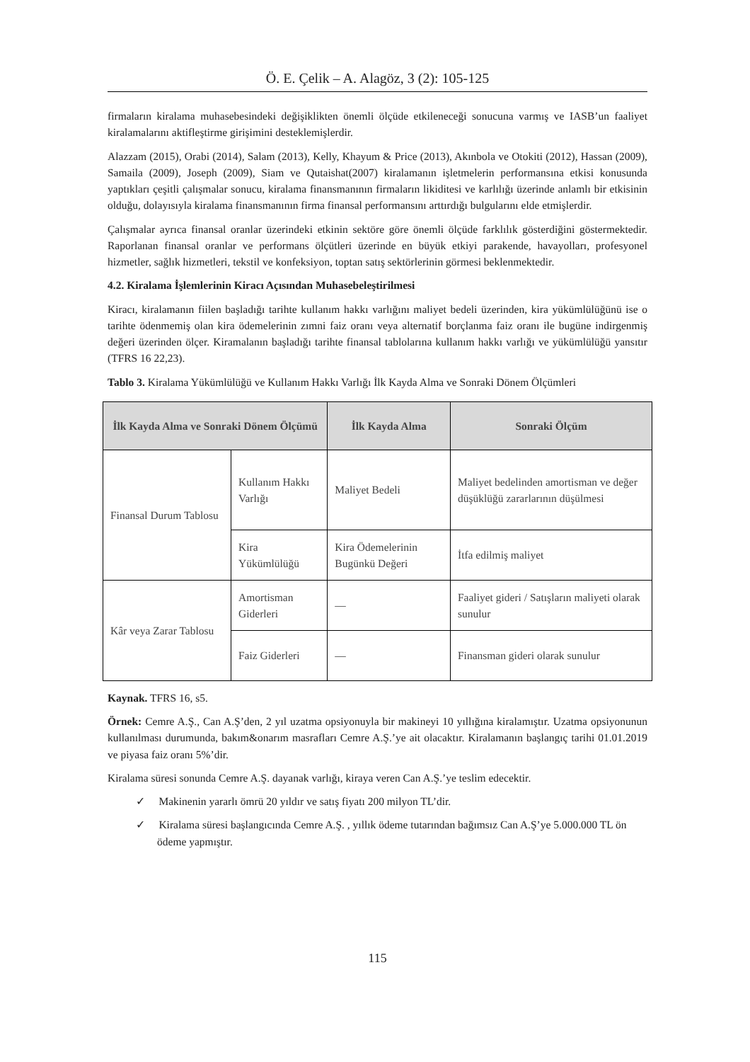Ö. E. Çelik – A. Alagöz, 3 (2): 105-125
firmaların kiralama muhasebesindeki değişiklikten önemli ölçüde etkileneceği sonucuna varmış ve IASB’un faaliyet kiralamalarını aktifleştirme girişimini desteklemişlerdir.
Alazzam (2015), Orabi (2014), Salam (2013), Kelly, Khayum & Price (2013), Akınbola ve Otokiti (2012), Hassan (2009), Samaila (2009), Joseph (2009), Siam ve Qutaishat(2007) kiralamanın işletmelerin performansına etkisi konusunda yaptıkları çeşitli çalışmalar sonucu, kiralama finansmanının firmaların likiditesi ve karlılığı üzerinde anlamlı bir etkisinin olduğu, dolayısıyla kiralama finansmanının firma finansal performansını arttırdığı bulgularını elde etmişlerdir.
Çalışmalar ayrıca finansal oranlar üzerindeki etkinin sektöre göre önemli ölçüde farklılık gösterdiğini göstermektedir. Raporlanan finansal oranlar ve performans ölçütleri üzerinde en büyük etkiyi parakende, havayolları, profesyonel hizmetler, sağlık hizmetleri, tekstil ve konfeksiyon, toptan satış sektörlerinin görmesi beklenmektedir.
4.2. Kiralama İşlemlerinin Kiracı Açısından Muhasebeleştirilmesi
Kiracı, kiralamanın fiilen başladığı tarihte kullanım hakkı varlığını maliyet bedeli üzerinden, kira yükümlülüğünü ise o tarihte ödenmemiş olan kira ödemelerinin zımni faiz oranı veya alternatif borçlanma faiz oranı ile bugüne indirgenmiş değeri üzerinden ölçer. Kiramalanın başladığı tarihte finansal tablolarına kullanım hakkı varlığı ve yükümlülüğü yansıtır (TFRS 16 22,23).
Tablo 3. Kiralama Yükümlülüğü ve Kullanım Hakkı Varlığı İlk Kayda Alma ve Sonraki Dönem Ölçümleri
| İlk Kayda Alma ve Sonraki Dönem Ölçümü | | İlk Kayda Alma | Sonraki Ölçüm |
| --- | --- | --- | --- |
| Finansal Durum Tablosu | Kullanım Hakkı Varlığı | Maliyet Bedeli | Maliyet bedelinden amortisman ve değer düşüklüğü zararlarının düşülmesi |
| | Kira Yükümlülüğü | Kira Ödemelerinin Bugünkü Değeri | İtfa edilmiş maliyet |
| Kâr veya Zarar Tablosu | Amortisman Giderleri | — | Faaliyet gideri / Satışların maliyeti olarak sunulur |
| | Faiz Giderleri | — | Finansman gideri olarak sunulur |
Kaynak. TFRS 16, s5.
Örnek: Cemre A.Ş., Can A.Ş’den, 2 yıl uzatma opsiyonuyla bir makineyi 10 yıllığına kiralamıştır. Uzatma opsiyonunun kullanılması durumunda, bakım&onarım masrafları Cemre A.Ş.’ye ait olacaktır. Kiralamanın başlangıç tarihi 01.01.2019 ve piyasa faiz oranı 5%’dir.
Kiralama süresi sonunda Cemre A.Ş. dayanak varlığı, kiraya veren Can A.Ş.’ye teslim edecektir.
✓ Makinenin yararlı ömrü 20 yıldır ve satış fiyatı 200 milyon TL’dir.
✓ Kiralama süresi başlangıcında Cemre A.Ş. , yıllık ödeme tutarından bağımsız Can A.Ş’ye 5.000.000 TL ön ödeme yapmıştır.
115